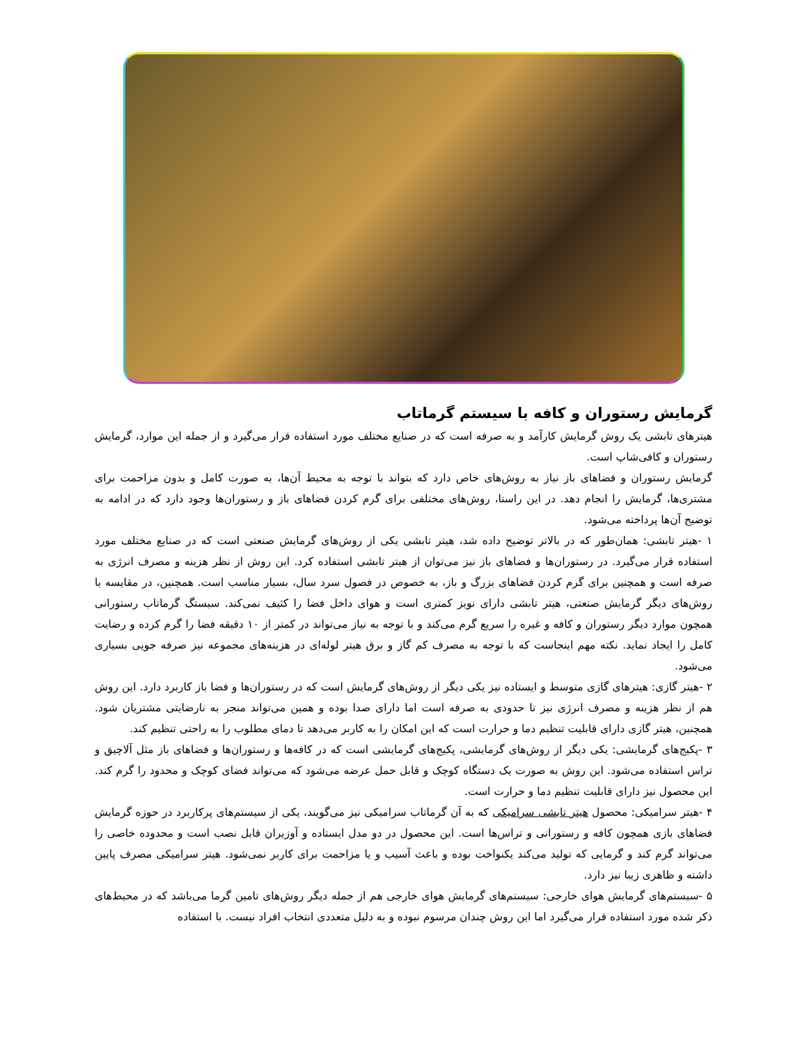گرمایش رستوران و کافه با سیستم گرماتاب
هیترهای تابشی یک روش گرمایش کارآمد و به صرفه است که در صنایع مختلف مورد استفاده قرار می‌گیرد و از جمله این موارد، گرمایش رستوران و کافی‌شاپ است.
گرمایش رستوران و فضاهای باز نیاز به روش‌های خاص دارد که بتواند با توجه به محیط آن‌ها، به صورت کامل و بدون مزاحمت برای مشتری‌ها، گرمایش را انجام دهد. در این راستا، روش‌های مختلفی برای گرم کردن فضاهای باز و رستوران‌ها وجود دارد که در ادامه به توضیح آن‌ها پرداخته می‌شود.
۱ -هیتر تابشی: همان‌طور که در بالاتر توضیح داده شد، هیتر تابشی یکی از روش‌های گرمایش صنعتی است که در صنایع مختلف مورد استفاده قرار می‌گیرد. در رستوران‌ها و فضاهای باز نیز می‌توان از هیتر تابشی استفاده کرد. این روش از نظر هزینه و مصرف انرژی به صرفه است و همچنین برای گرم کردن فضاهای بزرگ و باز، به خصوص در فصول سرد سال، بسیار مناسب است. همچنین، در مقایسه با روش‌های دیگر گرمایش صنعتی، هیتر تابشی دارای نویز کمتری است و هوای داخل فضا را کثیف نمی‌کند. سیستگ گرماتاب رستورانی همچون موارد دیگر رستوران و کافه و غیره را سریع گرم می‌کند و با توجه به نیاز می‌تواند در کمتر از ۱۰ دقیقه فضا را گرم کرده و رضایت کامل را ایجاد نماید. نکته مهم اینجاست که با توجه به مصرف کم گاز و برق هیتر لوله‌ای در هزینه‌های مجموعه نیز صرفه جویی بسیاری می‌شود.
۲ -هیتر گازی: هیترهای گازی متوسط و ایستاده نیز یکی دیگر از روش‌های گرمایش است که در رستوران‌ها و فضا باز کاربرد دارد. این روش هم از نظر هزینه و مصرف انرژی نیز تا حدودی به صرفه است اما دارای صدا بوده و همین می‌تواند منجر به نارضایتی مشتریان شود. همچنین، هیتر گازی دارای قابلیت تنظیم دما و حرارت است که این امکان را به کاربر می‌دهد تا دمای مطلوب را به راحتی تنظیم کند.
۳ -پکیج‌های گرمایشی: یکی دیگر از روش‌های گرمایشی، پکیج‌های گرمایشی است که در کافه‌ها و رستوران‌ها و فضاهای باز مثل آلاچیق و تراس استفاده می‌شود. این روش به صورت یک دستگاه کوچک و قابل حمل عرضه می‌شود که می‌تواند فضای کوچک و محدود را گرم کند. این محصول نیز دارای قابلیت تنظیم دما و حرارت است.
۴ -هیتر سرامیکی: محصول هیتر تابشی سرامیکی که به آن گرماتاب سرامیکی نیز می‌گویند، یکی از سیستم‌های پرکاربرد در حوزه گرمایش فضاهای بازی همچون کافه و رستورانی و تراس‌ها است. این محصول در دو مدل ایستاده و آوزیران قابل نصب است و محدوده خاصی را می‌تواند گرم کند و گرمایی که تولید می‌کند یکنواخت بوده و باعث آسیب و یا مزاحمت برای کاربر نمی‌شود. هیتر سرامیکی مصرف پایین داشته و ظاهری زیبا نیز دارد.
۵ -سیستم‌های گرمایش هوای خارجی: سیستم‌های گرمایش هوای خارجی هم از جمله دیگر روش‌های تامین گرما می‌باشد که در محیط‌های ذکر شده مورد استفاده قرار می‌گیرد اما این روش چندان مرسوم نبوده و به دلیل متعددی انتخاب افراد نیست. با استفاده